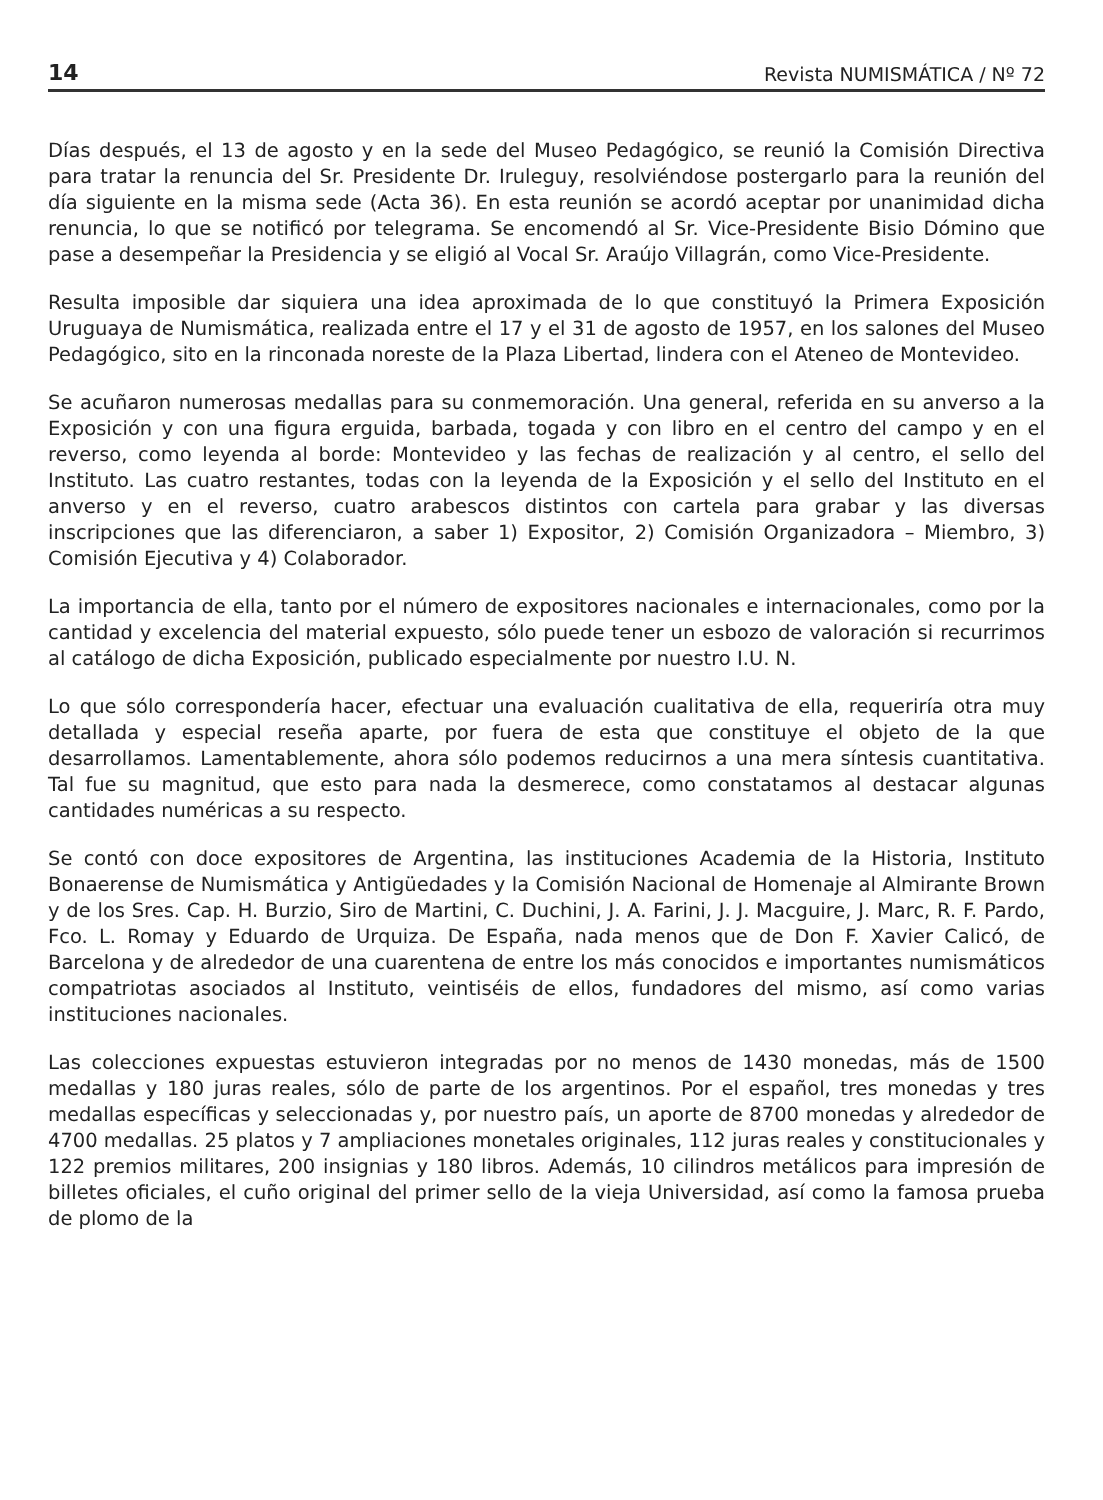14 Revista NUMISMÁTICA / Nº 72
Días después, el 13 de agosto y en la sede del Museo Pedagógico, se reunió la Comisión Directiva para tratar la renuncia del Sr. Presidente Dr. Iruleguy, resolviéndose postergarlo para la reunión del día siguiente en la misma sede (Acta 36). En esta reunión se acordó aceptar por unanimidad dicha renuncia, lo que se notificó por telegrama. Se encomendó al Sr. Vice-Presidente Bisio Dómino que pase a desempeñar la Presidencia y se eligió al Vocal Sr. Araújo Villagrán, como Vice-Presidente.
Resulta imposible dar siquiera una idea aproximada de lo que constituyó la Primera Exposición Uruguaya de Numismática, realizada entre el 17 y el 31 de agosto de 1957, en los salones del Museo Pedagógico, sito en la rinconada noreste de la Plaza Libertad, lindera con el Ateneo de Montevideo.
Se acuñaron numerosas medallas para su conmemoración. Una general, referida en su anverso a la Exposición y con una figura erguida, barbada, togada y con libro en el centro del campo y en el reverso, como leyenda al borde: Montevideo y las fechas de realización y al centro, el sello del Instituto. Las cuatro restantes, todas con la leyenda de la Exposición y el sello del Instituto en el anverso y en el reverso, cuatro arabescos distintos con cartela para grabar y las diversas inscripciones que las diferenciaron, a saber 1) Expositor, 2) Comisión Organizadora – Miembro, 3) Comisión Ejecutiva y 4) Colaborador.
La importancia de ella, tanto por el número de expositores nacionales e internacionales, como por la cantidad y excelencia del material expuesto, sólo puede tener un esbozo de valoración si recurrimos al catálogo de dicha Exposición, publicado especialmente por nuestro I.U. N.
Lo que sólo correspondería hacer, efectuar una evaluación cualitativa de ella, requeriría otra muy detallada y especial reseña aparte, por fuera de esta que constituye el objeto de la que desarrollamos. Lamentablemente, ahora sólo podemos reducirnos a una mera síntesis cuantitativa. Tal fue su magnitud, que esto para nada la desmerece, como constatamos al destacar algunas cantidades numéricas a su respecto.
Se contó con doce expositores de Argentina, las instituciones Academia de la Historia, Instituto Bonaerense de Numismática y Antigüedades y la Comisión Nacional de Homenaje al Almirante Brown y de los Sres. Cap. H. Burzio, Siro de Martini, C. Duchini, J. A. Farini, J. J. Macguire, J. Marc, R. F. Pardo, Fco. L. Romay y Eduardo de Urquiza. De España, nada menos que de Don F. Xavier Calicó, de Barcelona y de alrededor de una cuarentena de entre los más conocidos e importantes numismáticos compatriotas asociados al Instituto, veintiséis de ellos, fundadores del mismo, así como varias instituciones nacionales.
Las colecciones expuestas estuvieron integradas por no menos de 1430 monedas, más de 1500 medallas y 180 juras reales, sólo de parte de los argentinos. Por el español, tres monedas y tres medallas específicas y seleccionadas y, por nuestro país, un aporte de 8700 monedas y alrededor de 4700 medallas. 25 platos y 7 ampliaciones monetales originales, 112 juras reales y constitucionales y 122 premios militares, 200 insignias y 180 libros. Además, 10 cilindros metálicos para impresión de billetes oficiales, el cuño original del primer sello de la vieja Universidad, así como la famosa prueba de plomo de la